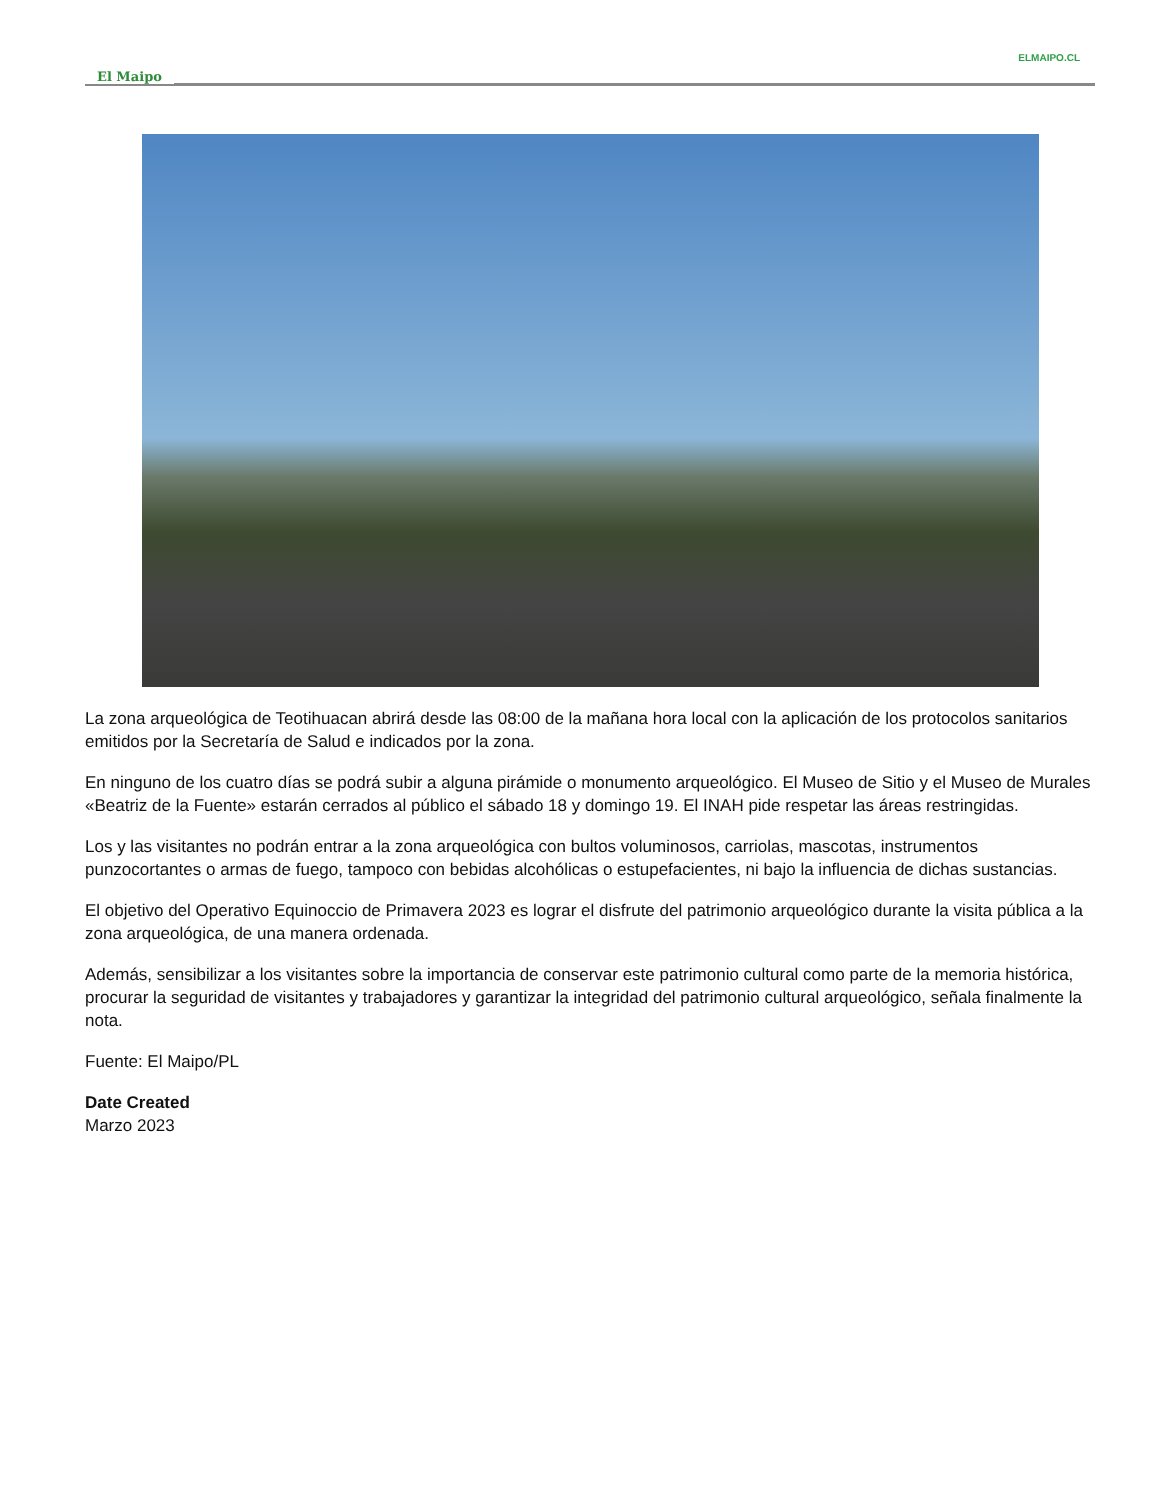ELMAIPO.CL
El Maipo
La zona arqueológica de Teotihuacan abrirá desde las 08:00 de la mañana hora local con la aplicación de los protocolos sanitarios emitidos por la Secretaría de Salud e indicados por la zona.
En ninguno de los cuatro días se podrá subir a alguna pirámide o monumento arqueológico. El Museo de Sitio y el Museo de Murales «Beatriz de la Fuente» estarán cerrados al público el sábado 18 y domingo 19. El INAH pide respetar las áreas restringidas.
Los y las visitantes no podrán entrar a la zona arqueológica con bultos voluminosos, carriolas, mascotas, instrumentos punzocortantes o armas de fuego, tampoco con bebidas alcohólicas o estupefacientes, ni bajo la influencia de dichas sustancias.
El objetivo del Operativo Equinoccio de Primavera 2023 es lograr el disfrute del patrimonio arqueológico durante la visita pública a la zona arqueológica, de una manera ordenada.
Además, sensibilizar a los visitantes sobre la importancia de conservar este patrimonio cultural como parte de la memoria histórica, procurar la seguridad de visitantes y trabajadores y garantizar la integridad del patrimonio cultural arqueológico, señala finalmente la nota.
Fuente: El Maipo/PL
Date Created
Marzo 2023